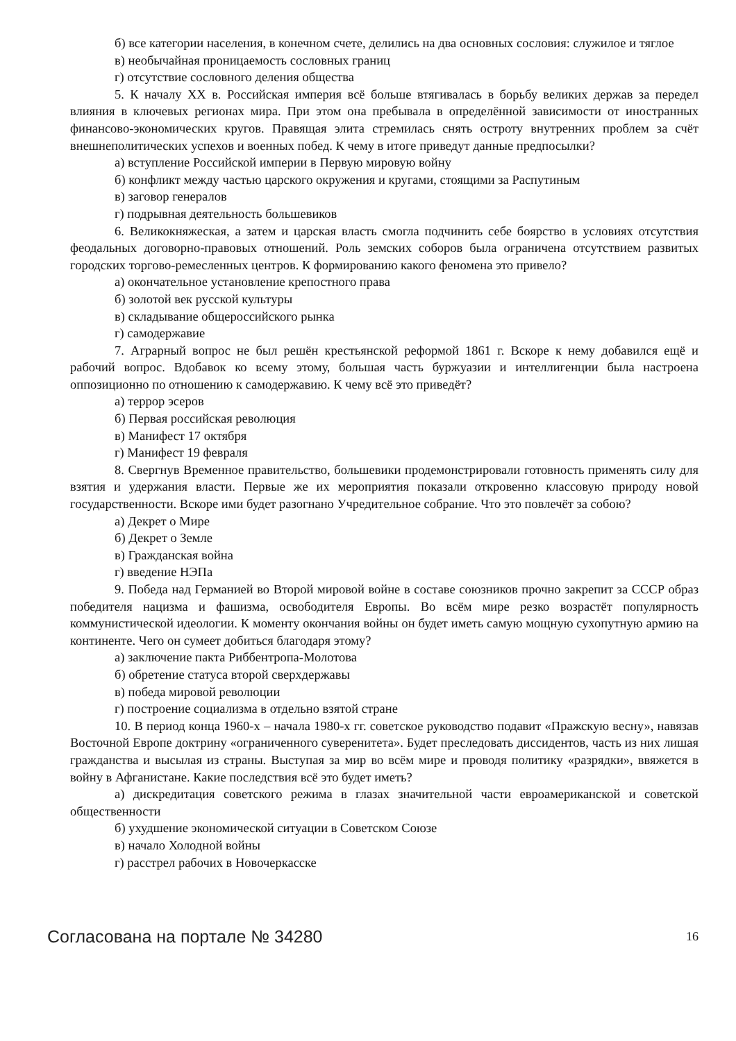б) все категории населения, в конечном счете, делились на два основных сословия: служилое и тяглое
в) необычайная проницаемость сословных границ
г) отсутствие сословного деления общества
5. К началу XX в. Российская империя всё больше втягивалась в борьбу великих держав за передел влияния в ключевых регионах мира. При этом она пребывала в определённой зависимости от иностранных финансово-экономических кругов. Правящая элита стремилась снять остроту внутренних проблем за счёт внешнеполитических успехов и военных побед. К чему в итоге приведут данные предпосылки?
а) вступление Российской империи в Первую мировую войну
б) конфликт между частью царского окружения и кругами, стоящими за Распутиным
в) заговор генералов
г) подрывная деятельность большевиков
6. Великокняжеская, а затем и царская власть смогла подчинить себе боярство в условиях отсутствия феодальных договорно-правовых отношений. Роль земских соборов была ограничена отсутствием развитых городских торгово-ремесленных центров. К формированию какого феномена это привело?
а) окончательное установление крепостного права
б) золотой век русской культуры
в) складывание общероссийского рынка
г) самодержавие
7. Аграрный вопрос не был решён крестьянской реформой 1861 г. Вскоре к нему добавился ещё и рабочий вопрос. Вдобавок ко всему этому, большая часть буржуазии и интеллигенции была настроена оппозиционно по отношению к самодержавию. К чему всё это приведёт?
а) террор эсеров
б) Первая российская революция
в) Манифест 17 октября
г) Манифест 19 февраля
8. Свергнув Временное правительство, большевики продемонстрировали готовность применять силу для взятия и удержания власти. Первые же их мероприятия показали откровенно классовую природу новой государственности. Вскоре ими будет разогнано Учредительное собрание. Что это повлечёт за собою?
а) Декрет о Мире
б) Декрет о Земле
в) Гражданская война
г) введение НЭПа
9. Победа над Германией во Второй мировой войне в составе союзников прочно закрепит за СССР образ победителя нацизма и фашизма, освободителя Европы. Во всём мире резко возрастёт популярность коммунистической идеологии. К моменту окончания войны он будет иметь самую мощную сухопутную армию на континенте. Чего он сумеет добиться благодаря этому?
а) заключение пакта Риббентропа-Молотова
б) обретение статуса второй сверхдержавы
в) победа мировой революции
г) построение социализма в отдельно взятой стране
10. В период конца 1960-х – начала 1980-х гг. советское руководство подавит «Пражскую весну», навязав Восточной Европе доктрину «ограниченного суверенитета». Будет преследовать диссидентов, часть из них лишая гражданства и высылая из страны. Выступая за мир во всём мире и проводя политику «разрядки», ввяжется в войну в Афганистане. Какие последствия всё это будет иметь?
а) дискредитация советского режима в глазах значительной части евроамериканской и советской общественности
б) ухудшение экономической ситуации в Советском Союзе
в) начало Холодной войны
г) расстрел рабочих в Новочеркасске
Согласована на портале № 34280 16